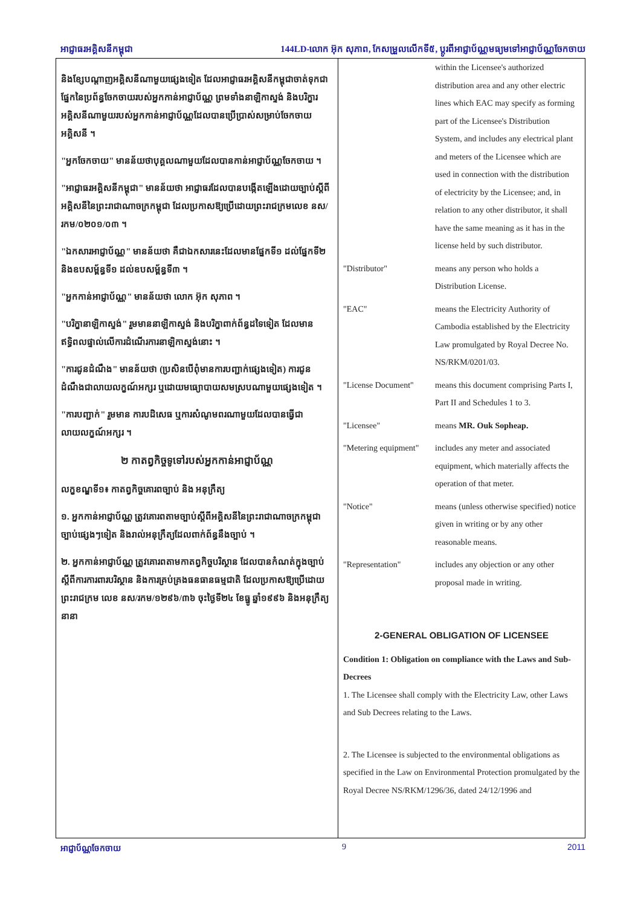អាជ្ញាធរអគ្គិសនីកម្ពុជា 144LD-លោក អ៊ុក សុភាព, កែសម្រួលលើកទី៥, ប្តូរពីអាជ្ញាប័ណ្ណមធ្យមទៅអាជ្ញាប័ណ្ណចែកចាយ
និងខ្សែបណ្តាញអគ្គិសនីណាមួយផ្សេងទៀត ដែលអាជ្ញាធរអគ្គិសនីកម្ពុជាចាត់ទុកជាផ្នែកនៃប្រព័ន្ធចែកចាយរបស់អ្នកកាន់អាជ្ញាប័ណ្ណ ព្រមទាំងនាឡិកាស្ទង់ និងបរិក្ខារអគ្គិសនីណាមួយរបស់អ្នកកាន់អាជ្ញាប័ណ្ណដែលបានប្រើប្រាស់សម្រាប់ចែកចាយអគ្គិសនី ។
"អ្នកចែកចាយ" មានន័យថាបុគ្គលណាមួយដែលបានកាន់អាជ្ញាប័ណ្ណចែកចាយ ។
"អាជ្ញាធរអគ្គិសនីកម្ពុជា" មានន័យថា អាជ្ញាធរដែលបានបង្កើតឡើងដោយច្បាប់ស្តីពីអគ្គិសនីនៃព្រះរាជាណាចក្រកម្ពុជា ដែលប្រកាសឱ្យប្រើដោយព្រះរាជក្រមលេខ នស/រកម/០២០១/០៣ ។
"ឯកសារអាជ្ញាប័ណ្ណ" មានន័យថា គឺជាឯកសារនេះដែលមានផ្នែកទី១ ដល់ផ្នែកទី២ និងឧបសម្ព័ន្ធទី១ ដល់ឧបសម្ព័ន្ធទី៣ ។
"អ្នកកាន់អាជ្ញាប័ណ្ណ" មានន័យថា លោក អ៊ុក សុភាព ។
"បរិក្ខានាឡិកាស្ទង់" រួមមាននាឡិកាស្ទង់ និងបរិក្ខាពាក់ព័ន្ធដទៃទៀត ដែលមានឥទ្ធិពលផ្ទាល់លើការដំណើរការនាឡិកាស្ទង់នោះ ។
"ការជូនដំណឹង" មានន័យថា (ប្រសិនបើពុំមានការបញ្ជាក់ផ្សេងទៀត) ការជូនដំណឹងជាលាយលក្ខណ៍អក្សរ ឬដោយមធ្យោបាយសមស្របណាមួយផ្សេងទៀត ។
"ការបញ្ជាក់" រួមមាន ការបដិសេធ ឬការសំណូមពរណាមួយដែលបានធ្វើជាលាយលក្ខណ៍អក្សរ ។
២ កាតព្វកិច្ចទូទៅរបស់អ្នកកាន់អាជ្ញាប័ណ្ណ
លក្ខខណ្ឌទី១៖ កាតព្វកិច្ចគោរពច្បាប់ និង អនុក្រឹត្យ
១. អ្នកកាន់អាជ្ញាប័ណ្ណ ត្រូវគោរពតាមច្បាប់ស្តីពីអគ្គិសនីនៃព្រះរាជាណាចក្រកម្ពុជា ច្បាប់ផ្សេងៗទៀត និងរាល់អនុក្រឹត្យដែលពាក់ព័ន្ធនឹងច្បាប់ ។
២. អ្នកកាន់អាជ្ញាប័ណ្ណ ត្រូវគោរពតាមកាតព្វកិច្ចបរិស្ថាន ដែលបានកំណត់ក្នុងច្បាប់ស្តីពីការការពារបរិស្ថាន និងការគ្រប់គ្រងធនធានធម្មជាតិ ដែលប្រកាសឱ្យប្រើដោយព្រះរាជក្រម លេខ នស/រកម/១២៩៦/៣៦ ចុះថ្ងៃទី២៤ ខែធ្នូ ឆ្នាំ១៩៩៦ និងអនុក្រឹត្យនានា
| | within the Licensee's authorized distribution area and any other electric lines which EAC may specify as forming part of the Licensee's Distribution System, and includes any electrical plant and meters of the Licensee which are used in connection with the distribution of electricity by the Licensee; and, in relation to any other distributor, it shall have the same meaning as it has in the license held by such distributor. |
| "Distributor" | means any person who holds a Distribution License. |
| "EAC" | means the Electricity Authority of Cambodia established by the Electricity Law promulgated by Royal Decree No. NS/RKM/0201/03. |
| "License Document" | means this document comprising Parts I, Part II and Schedules 1 to 3. |
| "Licensee" | means MR. Ouk Sopheap. |
| "Metering equipment" | includes any meter and associated equipment, which materially affects the operation of that meter. |
| "Notice" | means (unless otherwise specified) notice given in writing or by any other reasonable means. |
| "Representation" | includes any objection or any other proposal made in writing. |
2-GENERAL OBLIGATION OF LICENSEE
Condition 1: Obligation on compliance with the Laws and Sub-Decrees
1. The Licensee shall comply with the Electricity Law, other Laws and Sub Decrees relating to the Laws.
2. The Licensee is subjected to the environmental obligations as specified in the Law on Environmental Protection promulgated by the Royal Decree NS/RKM/1296/36, dated 24/12/1996 and
អាជ្ញាប័ណ្ណចែកចាយ 9 2011